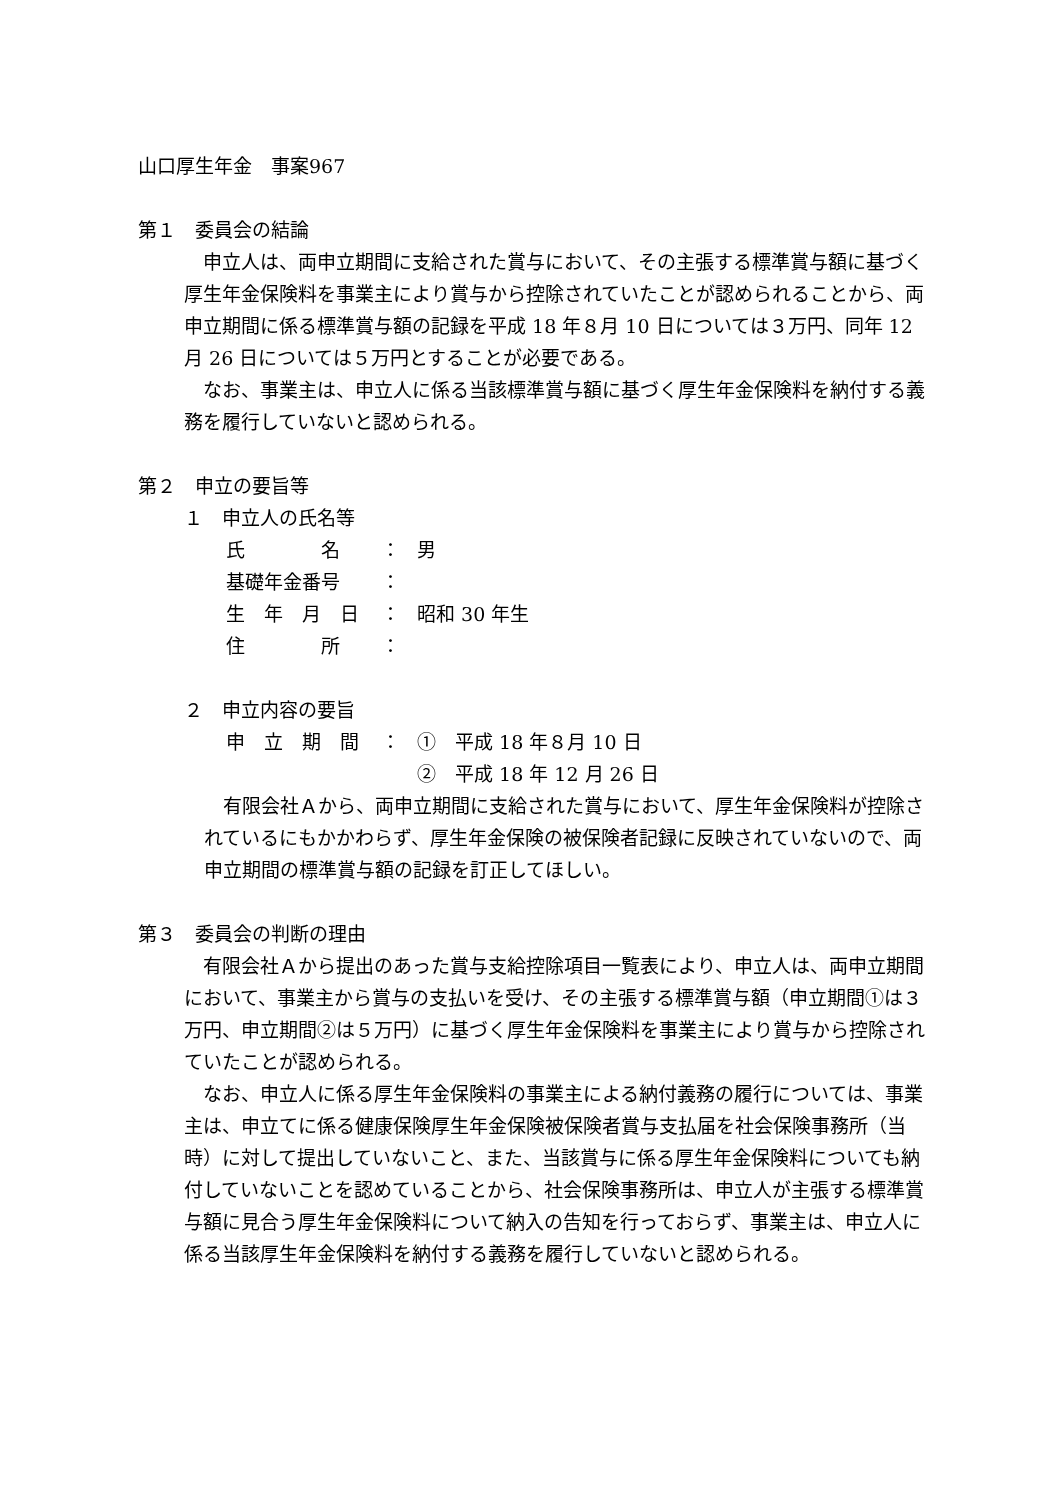山口厚生年金　事案967
第１　委員会の結論
　申立人は、両申立期間に支給された賞与において、その主張する標準賞与額に基づく厚生年金保険料を事業主により賞与から控除されていたことが認められることから、両申立期間に係る標準賞与額の記録を平成 18 年８月 10 日については３万円、同年 12 月 26 日については５万円とすることが必要である。
　なお、事業主は、申立人に係る当該標準賞与額に基づく厚生年金保険料を納付する義務を履行していないと認められる。
第２　申立の要旨等
１　申立人の氏名等
氏　　　　名 ： 男
基礎年金番号 ：
生　年　月　日 ： 昭和 30 年生
住　　　　所 ：
２　申立内容の要旨
申　立　期　間 ： ①　平成 18 年８月 10 日
②　平成 18 年 12 月 26 日
　有限会社Ａから、両申立期間に支給された賞与において、厚生年金保険料が控除されているにもかかわらず、厚生年金保険の被保険者記録に反映されていないので、両申立期間の標準賞与額の記録を訂正してほしい。
第３　委員会の判断の理由
　有限会社Ａから提出のあった賞与支給控除項目一覧表により、申立人は、両申立期間において、事業主から賞与の支払いを受け、その主張する標準賞与額（申立期間①は３万円、申立期間②は５万円）に基づく厚生年金保険料を事業主により賞与から控除されていたことが認められる。
　なお、申立人に係る厚生年金保険料の事業主による納付義務の履行については、事業主は、申立てに係る健康保険厚生年金保険被保険者賞与支払届を社会保険事務所（当時）に対して提出していないこと、また、当該賞与に係る厚生年金保険料についても納付していないことを認めていることから、社会保険事務所は、申立人が主張する標準賞与額に見合う厚生年金保険料について納入の告知を行っておらず、事業主は、申立人に係る当該厚生年金保険料を納付する義務を履行していないと認められる。